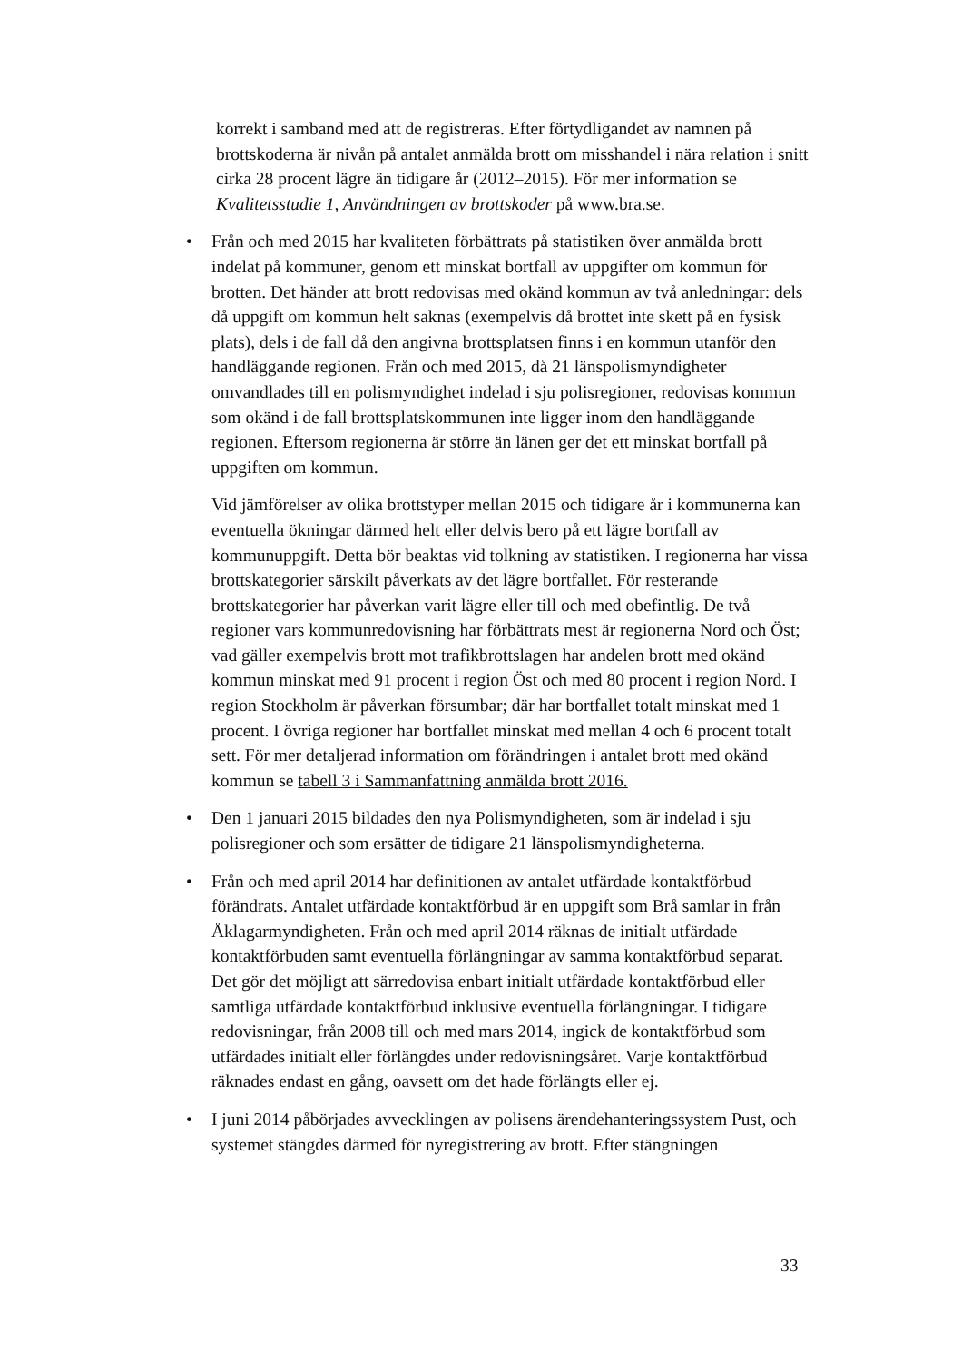korrekt i samband med att de registreras. Efter förtydligandet av namnen på brottskoderna är nivån på antalet anmälda brott om misshandel i nära relation i snitt cirka 28 procent lägre än tidigare år (2012–2015). För mer information se Kvalitetsstudie 1, Användningen av brottskoder på www.bra.se.
• Från och med 2015 har kvaliteten förbättrats på statistiken över anmälda brott indelat på kommuner, genom ett minskat bortfall av uppgifter om kommun för brotten. Det händer att brott redovisas med okänd kommun av två anledningar: dels då uppgift om kommun helt saknas (exempelvis då brottet inte skett på en fysisk plats), dels i de fall då den angivna brottsplatsen finns i en kommun utanför den handläggande regionen. Från och med 2015, då 21 länspolismyndigheter omvandlades till en polismyndighet indelad i sju polisregioner, redovisas kommun som okänd i de fall brottsplatskommunen inte ligger inom den handläggande regionen. Eftersom regionerna är större än länen ger det ett minskat bortfall på uppgiften om kommun.
Vid jämförelser av olika brottstyper mellan 2015 och tidigare år i kommunerna kan eventuella ökningar därmed helt eller delvis bero på ett lägre bortfall av kommunuppgift. Detta bör beaktas vid tolkning av statistiken. I regionerna har vissa brottskategorier särskilt påverkats av det lägre bortfallet. För resterande brottskategorier har påverkan varit lägre eller till och med obefintlig. De två regioner vars kommunredovisning har förbättrats mest är regionerna Nord och Öst; vad gäller exempelvis brott mot trafikbrottslagen har andelen brott med okänd kommun minskat med 91 procent i region Öst och med 80 procent i region Nord. I region Stockholm är påverkan försumbar; där har bortfallet totalt minskat med 1 procent. I övriga regioner har bortfallet minskat med mellan 4 och 6 procent totalt sett. För mer detaljerad information om förändringen i antalet brott med okänd kommun se tabell 3 i Sammanfattning anmälda brott 2016.
• Den 1 januari 2015 bildades den nya Polismyndigheten, som är indelad i sju polisregioner och som ersätter de tidigare 21 länspolismyndigheterna.
• Från och med april 2014 har definitionen av antalet utfärdade kontaktförbud förändrats. Antalet utfärdade kontaktförbud är en uppgift som Brå samlar in från Åklagarmyndigheten. Från och med april 2014 räknas de initialt utfärdade kontaktförbuden samt eventuella förlängningar av samma kontaktförbud separat. Det gör det möjligt att särredovisa enbart initialt utfärdade kontaktförbud eller samtliga utfärdade kontaktförbud inklusive eventuella förlängningar. I tidigare redovisningar, från 2008 till och med mars 2014, ingick de kontaktförbud som utfärdades initialt eller förlängdes under redovisningsåret. Varje kontaktförbud räknades endast en gång, oavsett om det hade förlängts eller ej.
• I juni 2014 påbörjades avvecklingen av polisens ärendehanteringssystem Pust, och systemet stängdes därmed för nyregistrering av brott. Efter stängningen
33